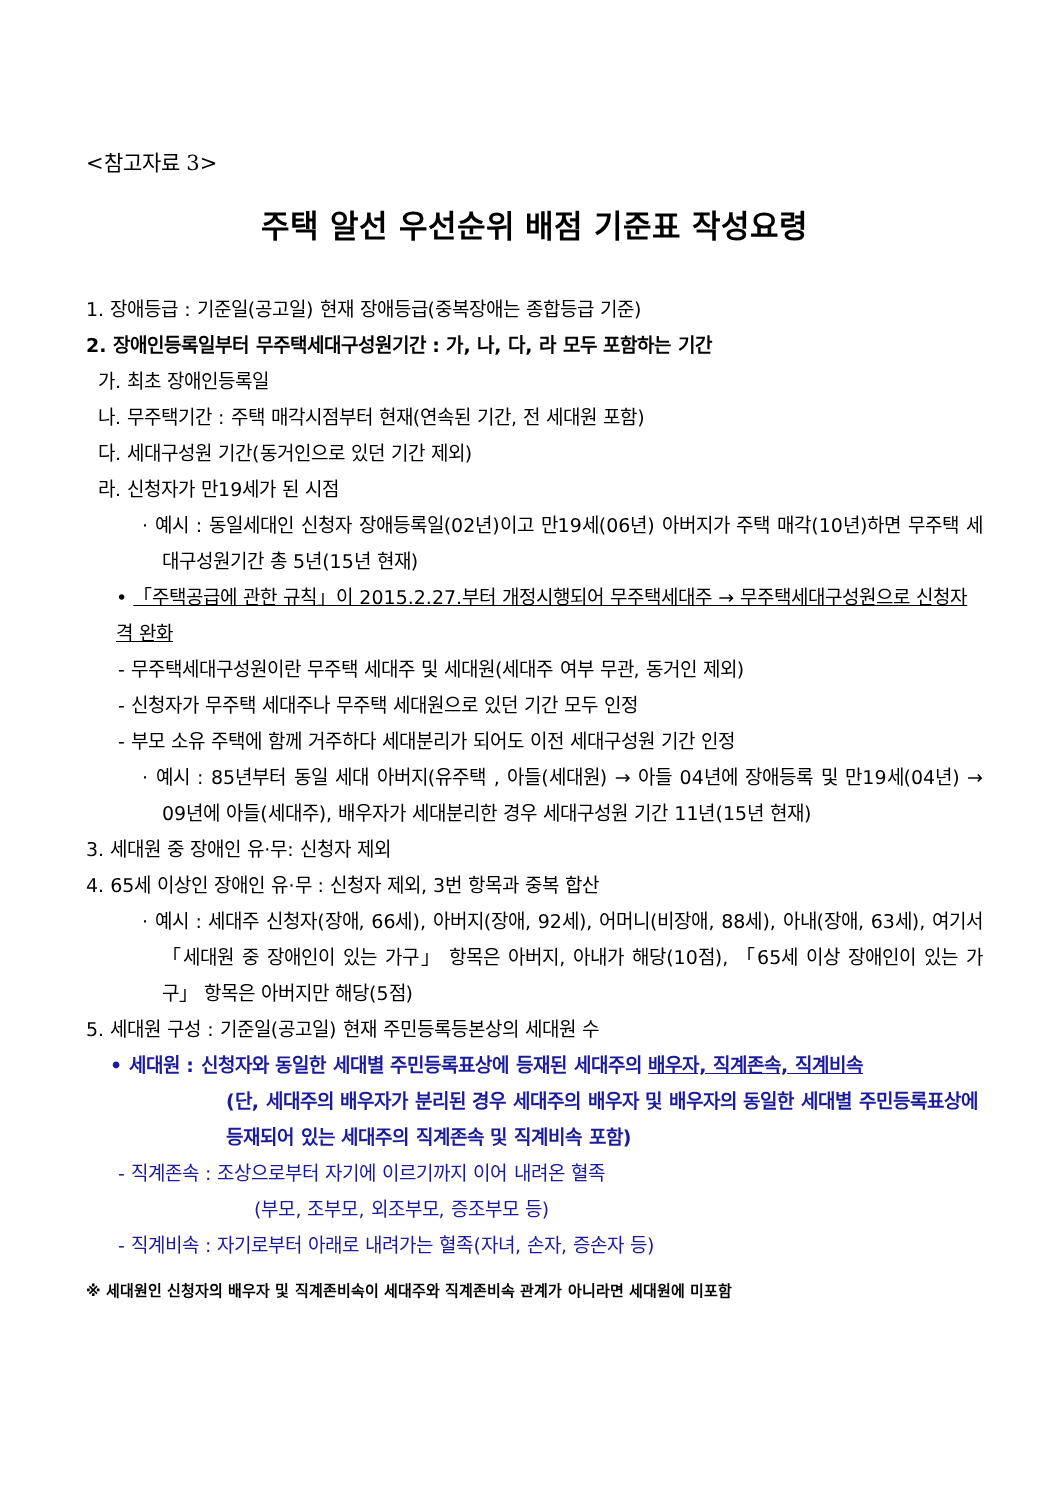<참고자료 3>
주택 알선 우선순위 배점 기준표 작성요령
1. 장애등급 : 기준일(공고일) 현재 장애등급(중복장애는 종합등급 기준)
2. 장애인등록일부터 무주택세대구성원기간 : 가, 나, 다, 라 모두 포함하는 기간
가. 최초 장애인등록일
나. 무주택기간 : 주택 매각시점부터 현재(연속된 기간, 전 세대원 포함)
다. 세대구성원 기간(동거인으로 있던 기간 제외)
라. 신청자가 만19세가 된 시점
· 예시 : 동일세대인 신청자 장애등록일(02년)이고 만19세(06년) 아버지가 주택 매각(10년)하면 무주택 세대구성원기간 총 5년(15년 현재)
• 「주택공급에 관한 규칙」이 2015.2.27.부터 개정시행되어 무주택세대주 → 무주택세대구성원으로 신청자격 완화
- 무주택세대구성원이란 무주택 세대주 및 세대원(세대주 여부 무관, 동거인 제외)
- 신청자가 무주택 세대주나 무주택 세대원으로 있던 기간 모두 인정
- 부모 소유 주택에 함께 거주하다 세대분리가 되어도 이전 세대구성원 기간 인정
· 예시 : 85년부터 동일 세대 아버지(유주택 , 아들(세대원) → 아들 04년에 장애등록 및 만19세(04년) → 09년에 아들(세대주), 배우자가 세대분리한 경우 세대구성원 기간 11년(15년 현재)
3. 세대원 중 장애인 유·무: 신청자 제외
4. 65세 이상인 장애인 유·무 : 신청자 제외, 3번 항목과 중복 합산
· 예시 : 세대주 신청자(장애, 66세), 아버지(장애, 92세), 어머니(비장애, 88세), 아내(장애, 63세), 여기서 「세대원 중 장애인이 있는 가구」 항목은 아버지, 아내가 해당(10점), 「65세 이상 장애인이 있는 가구」 항목은 아버지만 해당(5점)
5. 세대원 구성 : 기준일(공고일) 현재 주민등록등본상의 세대원 수
• 세대원 : 신청자와 동일한 세대별 주민등록표상에 등재된 세대주의 배우자, 직계존속, 직계비속
(단, 세대주의 배우자가 분리된 경우 세대주의 배우자 및 배우자의 동일한 세대별 주민등록표상에 등재되어 있는 세대주의 직계존속 및 직계비속 포함)
- 직계존속 : 조상으로부터 자기에 이르기까지 이어 내려온 혈족
(부모, 조부모, 외조부모, 증조부모 등)
- 직계비속 : 자기로부터 아래로 내려가는 혈족(자녀, 손자, 증손자 등)
※ 세대원인 신청자의 배우자 및 직계존비속이 세대주와 직계존비속 관계가 아니라면 세대원에 미포함